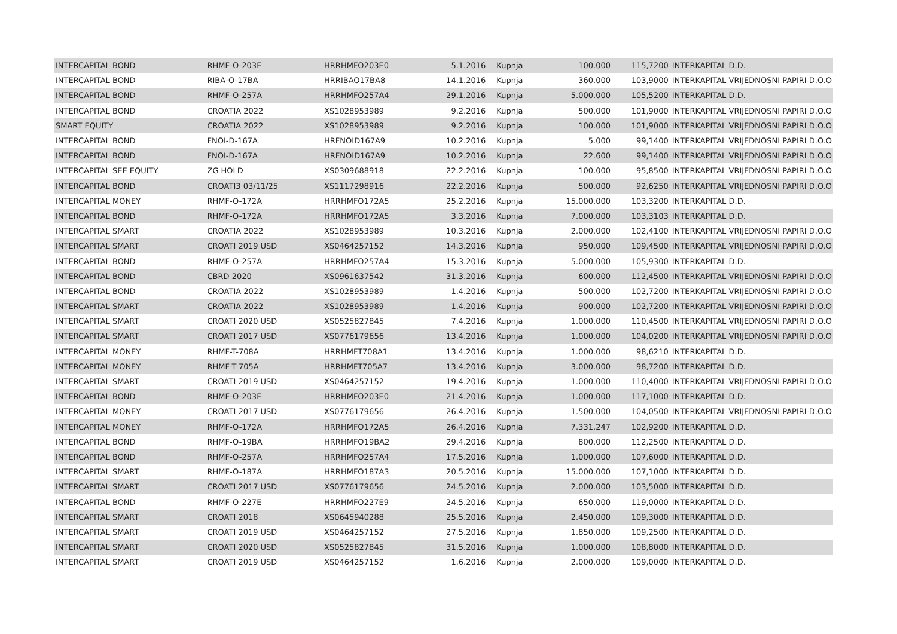| INTERCAPITAL BOND | RHMF-O-203E | HRRHMFO203E0 | 5.1.2016 | Kupnja | 100.000 | 115,7200 | INTERKAPITAL D.D. |
| INTERCAPITAL BOND | RIBA-O-17BA | HRRIBAO17BA8 | 14.1.2016 | Kupnja | 360.000 | 103,9000 | INTERKAPITAL VRIJEDNOSNI PAPIRI D.O.O |
| INTERCAPITAL BOND | RHMF-O-257A | HRRHMFO257A4 | 29.1.2016 | Kupnja | 5.000.000 | 105,5200 | INTERKAPITAL D.D. |
| INTERCAPITAL BOND | CROATIA 2022 | XS1028953989 | 9.2.2016 | Kupnja | 500.000 | 101,9000 | INTERKAPITAL VRIJEDNOSNI PAPIRI D.O.O |
| SMART EQUITY | CROATIA 2022 | XS1028953989 | 9.2.2016 | Kupnja | 100.000 | 101,9000 | INTERKAPITAL VRIJEDNOSNI PAPIRI D.O.O |
| INTERCAPITAL BOND | FNOI-D-167A | HRFNOID167A9 | 10.2.2016 | Kupnja | 5.000 | 99,1400 | INTERKAPITAL VRIJEDNOSNI PAPIRI D.O.O |
| INTERCAPITAL BOND | FNOI-D-167A | HRFNOID167A9 | 10.2.2016 | Kupnja | 22.600 | 99,1400 | INTERKAPITAL VRIJEDNOSNI PAPIRI D.O.O |
| INTERCAPITAL SEE EQUITY | ZG HOLD | XS0309688918 | 22.2.2016 | Kupnja | 100.000 | 95,8500 | INTERKAPITAL VRIJEDNOSNI PAPIRI D.O.O |
| INTERCAPITAL BOND | CROATI3 03/11/25 | XS1117298916 | 22.2.2016 | Kupnja | 500.000 | 92,6250 | INTERKAPITAL VRIJEDNOSNI PAPIRI D.O.O |
| INTERCAPITAL MONEY | RHMF-O-172A | HRRHMFO172A5 | 25.2.2016 | Kupnja | 15.000.000 | 103,3200 | INTERKAPITAL D.D. |
| INTERCAPITAL BOND | RHMF-O-172A | HRRHMFO172A5 | 3.3.2016 | Kupnja | 7.000.000 | 103,3103 | INTERKAPITAL D.D. |
| INTERCAPITAL SMART | CROATIA 2022 | XS1028953989 | 10.3.2016 | Kupnja | 2.000.000 | 102,4100 | INTERKAPITAL VRIJEDNOSNI PAPIRI D.O.O |
| INTERCAPITAL SMART | CROATI 2019 USD | XS0464257152 | 14.3.2016 | Kupnja | 950.000 | 109,4500 | INTERKAPITAL VRIJEDNOSNI PAPIRI D.O.O |
| INTERCAPITAL BOND | RHMF-O-257A | HRRHMFO257A4 | 15.3.2016 | Kupnja | 5.000.000 | 105,9300 | INTERKAPITAL D.D. |
| INTERCAPITAL BOND | CBRD 2020 | XS0961637542 | 31.3.2016 | Kupnja | 600.000 | 112,4500 | INTERKAPITAL VRIJEDNOSNI PAPIRI D.O.O |
| INTERCAPITAL BOND | CROATIA 2022 | XS1028953989 | 1.4.2016 | Kupnja | 500.000 | 102,7200 | INTERKAPITAL VRIJEDNOSNI PAPIRI D.O.O |
| INTERCAPITAL SMART | CROATIA 2022 | XS1028953989 | 1.4.2016 | Kupnja | 900.000 | 102,7200 | INTERKAPITAL VRIJEDNOSNI PAPIRI D.O.O |
| INTERCAPITAL SMART | CROATI 2020 USD | XS0525827845 | 7.4.2016 | Kupnja | 1.000.000 | 110,4500 | INTERKAPITAL VRIJEDNOSNI PAPIRI D.O.O |
| INTERCAPITAL SMART | CROATI 2017 USD | XS0776179656 | 13.4.2016 | Kupnja | 1.000.000 | 104,0200 | INTERKAPITAL VRIJEDNOSNI PAPIRI D.O.O |
| INTERCAPITAL MONEY | RHMF-T-708A | HRRHMFT708A1 | 13.4.2016 | Kupnja | 1.000.000 | 98,6210 | INTERKAPITAL D.D. |
| INTERCAPITAL MONEY | RHMF-T-705A | HRRHMFT705A7 | 13.4.2016 | Kupnja | 3.000.000 | 98,7200 | INTERKAPITAL D.D. |
| INTERCAPITAL SMART | CROATI 2019 USD | XS0464257152 | 19.4.2016 | Kupnja | 1.000.000 | 110,4000 | INTERKAPITAL VRIJEDNOSNI PAPIRI D.O.O |
| INTERCAPITAL BOND | RHMF-O-203E | HRRHMFO203E0 | 21.4.2016 | Kupnja | 1.000.000 | 117,1000 | INTERKAPITAL D.D. |
| INTERCAPITAL MONEY | CROATI 2017 USD | XS0776179656 | 26.4.2016 | Kupnja | 1.500.000 | 104,0500 | INTERKAPITAL VRIJEDNOSNI PAPIRI D.O.O |
| INTERCAPITAL MONEY | RHMF-O-172A | HRRHMFO172A5 | 26.4.2016 | Kupnja | 7.331.247 | 102,9200 | INTERKAPITAL D.D. |
| INTERCAPITAL BOND | RHMF-O-19BA | HRRHMFO19BA2 | 29.4.2016 | Kupnja | 800.000 | 112,2500 | INTERKAPITAL D.D. |
| INTERCAPITAL BOND | RHMF-O-257A | HRRHMFO257A4 | 17.5.2016 | Kupnja | 1.000.000 | 107,6000 | INTERKAPITAL D.D. |
| INTERCAPITAL SMART | RHMF-O-187A | HRRHMFO187A3 | 20.5.2016 | Kupnja | 15.000.000 | 107,1000 | INTERKAPITAL D.D. |
| INTERCAPITAL SMART | CROATI 2017 USD | XS0776179656 | 24.5.2016 | Kupnja | 2.000.000 | 103,5000 | INTERKAPITAL D.D. |
| INTERCAPITAL BOND | RHMF-O-227E | HRRHMFO227E9 | 24.5.2016 | Kupnja | 650.000 | 119,0000 | INTERKAPITAL D.D. |
| INTERCAPITAL SMART | CROATI 2018 | XS0645940288 | 25.5.2016 | Kupnja | 2.450.000 | 109,3000 | INTERKAPITAL D.D. |
| INTERCAPITAL SMART | CROATI 2019 USD | XS0464257152 | 27.5.2016 | Kupnja | 1.850.000 | 109,2500 | INTERKAPITAL D.D. |
| INTERCAPITAL SMART | CROATI 2020 USD | XS0525827845 | 31.5.2016 | Kupnja | 1.000.000 | 108,8000 | INTERKAPITAL D.D. |
| INTERCAPITAL SMART | CROATI 2019 USD | XS0464257152 | 1.6.2016 | Kupnja | 2.000.000 | 109,0000 | INTERKAPITAL D.D. |